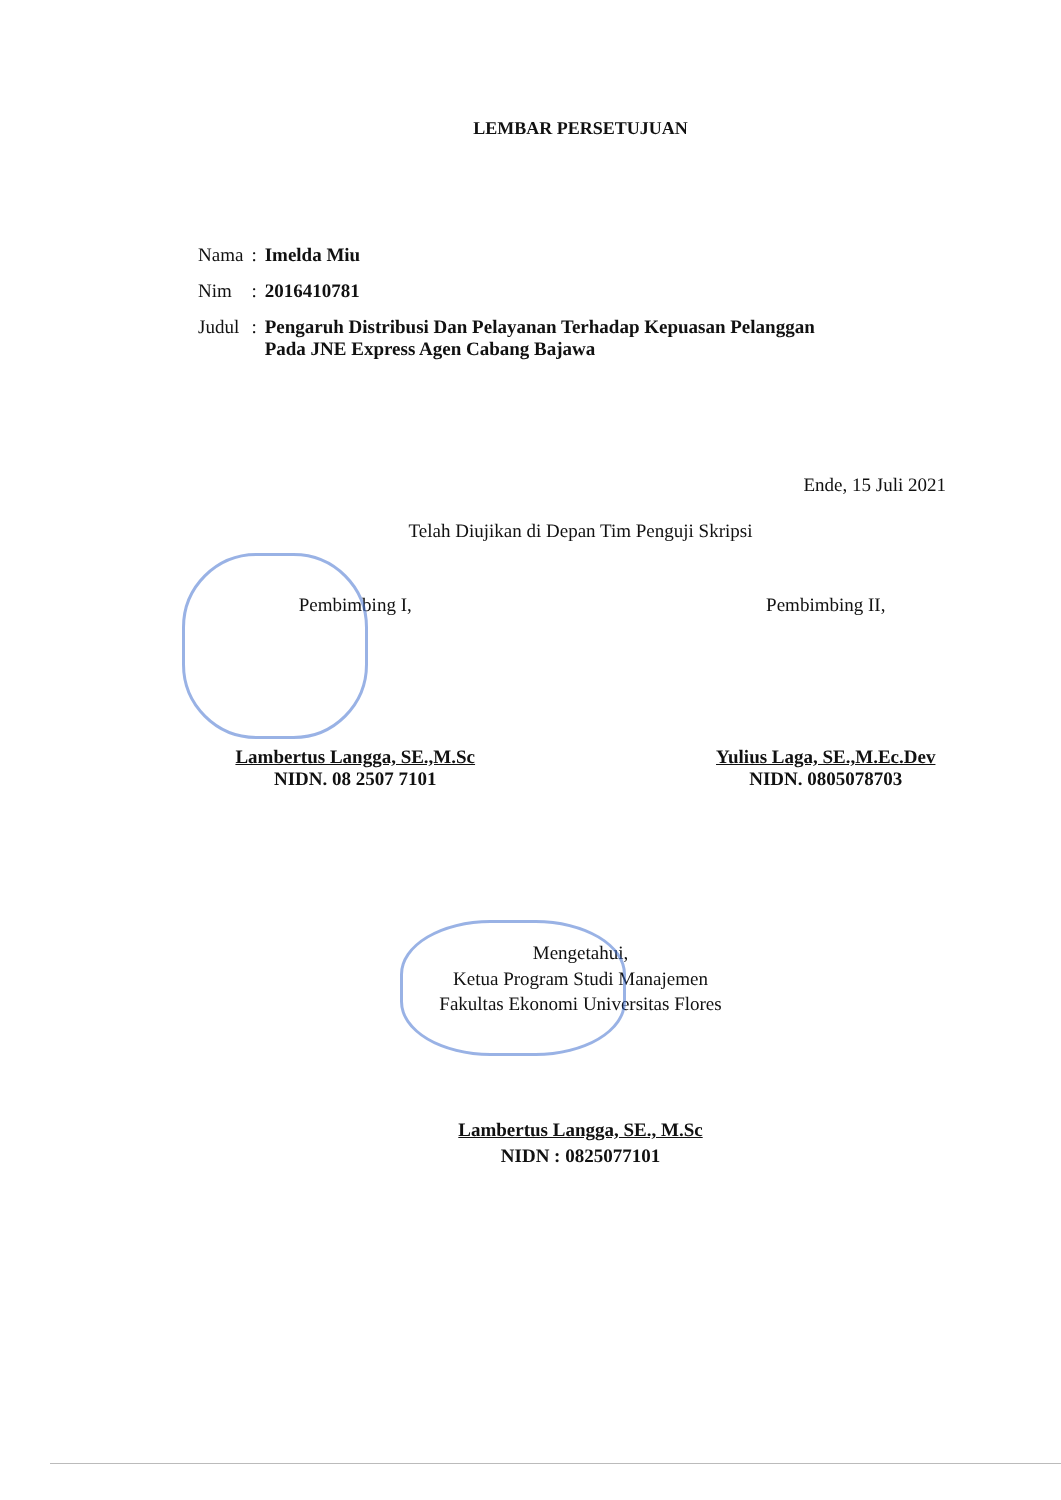LEMBAR PERSETUJUAN
| Nama | : | Imelda Miu |
| Nim | : | 2016410781 |
| Judul | : | Pengaruh Distribusi Dan Pelayanan Terhadap Kepuasan Pelanggan Pada JNE Express Agen Cabang Bajawa |
Ende, 15 Juli 2021
Telah Diujikan di Depan Tim Penguji Skripsi
Pembimbing I,
Lambertus Langga, SE.,M.Sc
NIDN. 08 2507 7101
Pembimbing II,
Yulius Laga, SE.,M.Ec.Dev
NIDN. 0805078703
Mengetahui,
Ketua Program Studi Manajemen
Fakultas Ekonomi Universitas Flores
Lambertus Langga, SE., M.Sc
NIDN : 0825077101